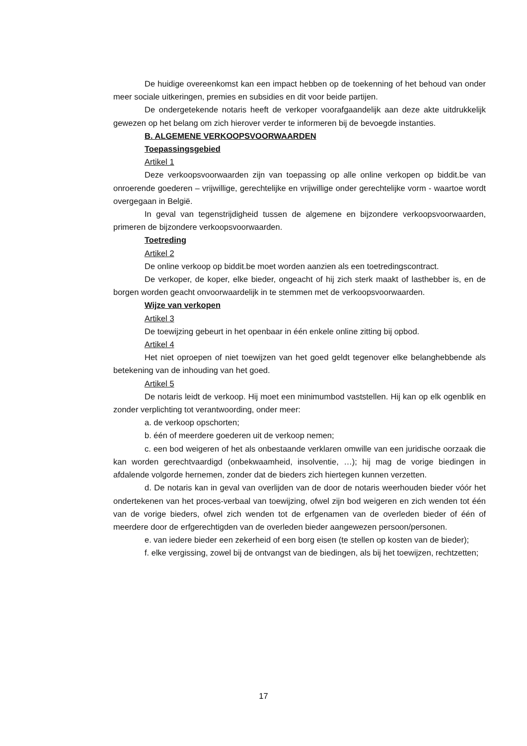De huidige overeenkomst kan een impact hebben op de toekenning of het behoud van onder meer sociale uitkeringen, premies en subsidies en dit voor beide partijen.
De ondergetekende notaris heeft de verkoper voorafgaandelijk aan deze akte uitdrukkelijk gewezen op het belang om zich hierover verder te informeren bij de bevoegde instanties.
B. ALGEMENE VERKOOPSVOORWAARDEN
Toepassingsgebied
Artikel 1
Deze verkoopsvoorwaarden zijn van toepassing op alle online verkopen op biddit.be van onroerende goederen – vrijwillige, gerechtelijke en vrijwillige onder gerechtelijke vorm - waartoe wordt overgegaan in België.
In geval van tegenstrijdigheid tussen de algemene en bijzondere verkoopsvoorwaarden, primeren de bijzondere verkoopsvoorwaarden.
Toetreding
Artikel 2
De online verkoop op biddit.be moet worden aanzien als een toetredingscontract.
De verkoper, de koper, elke bieder, ongeacht of hij zich sterk maakt of lasthebber is, en de borgen worden geacht onvoorwaardelijk in te stemmen met de verkoopsvoorwaarden.
Wijze van verkopen
Artikel 3
De toewijzing gebeurt in het openbaar in één enkele online zitting bij opbod.
Artikel 4
Het niet oproepen of niet toewijzen van het goed geldt tegenover elke belanghebbende als betekening van de inhouding van het goed.
Artikel 5
De notaris leidt de verkoop. Hij moet een minimumbod vaststellen. Hij kan op elk ogenblik en zonder verplichting tot verantwoording, onder meer:
a. de verkoop opschorten;
b. één of meerdere goederen uit de verkoop nemen;
c. een bod weigeren of het als onbestaande verklaren omwille van een juridische oorzaak die kan worden gerechtvaardigd (onbekwaamheid, insolventie, …); hij mag de vorige biedingen in afdalende volgorde hernemen, zonder dat de bieders zich hiertegen kunnen verzetten.
d. De notaris kan in geval van overlijden van de door de notaris weerhouden bieder vóór het ondertekenen van het proces-verbaal van toewijzing, ofwel zijn bod weigeren en zich wenden tot één van de vorige bieders, ofwel zich wenden tot de erfgenamen van de overleden bieder of één of meerdere door de erfgerechtigden van de overleden bieder aangewezen persoon/personen.
e. van iedere bieder een zekerheid of een borg eisen (te stellen op kosten van de bieder);
f. elke vergissing, zowel bij de ontvangst van de biedingen, als bij het toewijzen, rechtzetten;
17